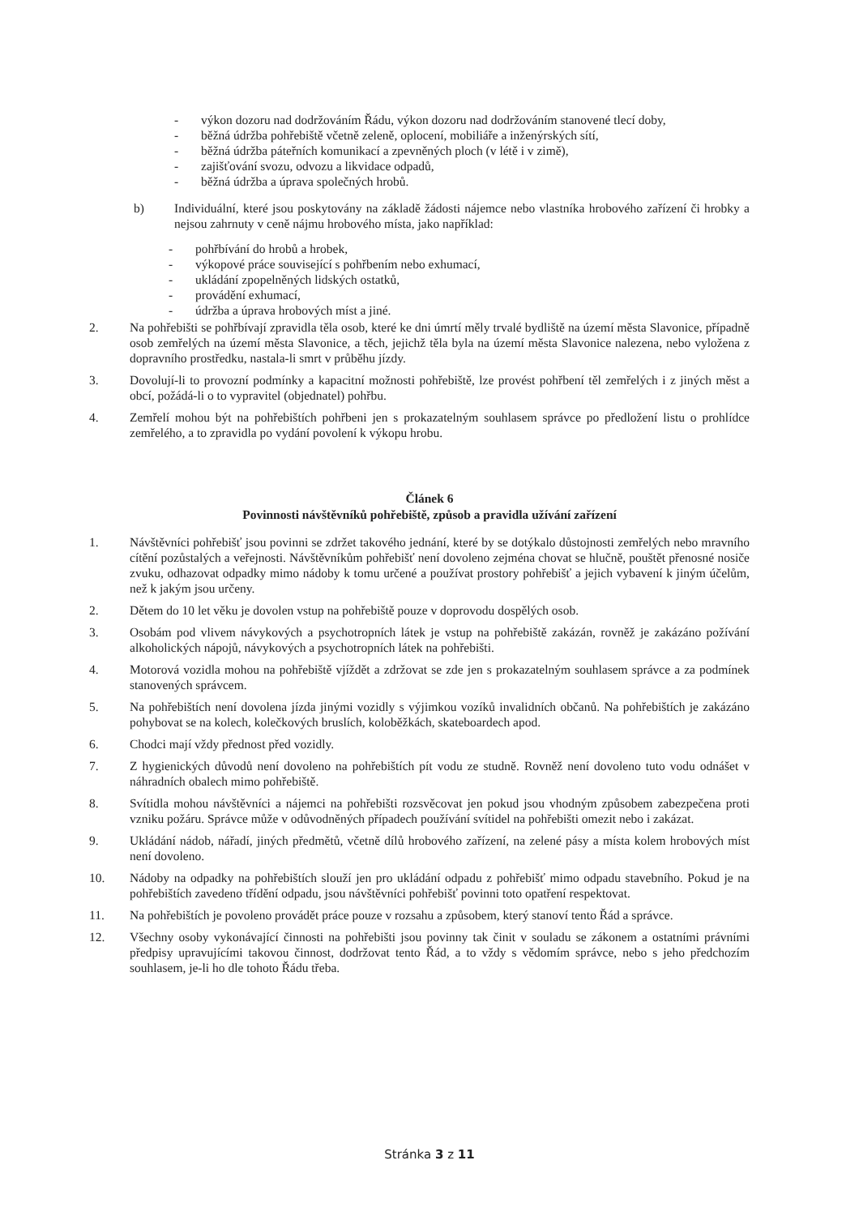- výkon dozoru nad dodržováním Řádu, výkon dozoru nad dodržováním stanovené tlecí doby,
- běžná údržba pohřebiště včetně zeleně, oplocení, mobiliáře a inženýrských sítí,
- běžná údržba páteřních komunikací a zpevněných ploch (v létě i v zimě),
- zajišťování svozu, odvozu a likvidace odpadů,
- běžná údržba a úprava společných hrobů.
b) Individuální, které jsou poskytovány na základě žádosti nájemce nebo vlastníka hrobového zařízení či hrobky a nejsou zahrnuty v ceně nájmu hrobového místa, jako například:
- pohřbívání do hrobů a hrobek,
- výkopové práce související s pohřbením nebo exhumací,
- ukládání zpopelněných lidských ostatků,
- provádění exhumací,
- údržba a úprava hrobových míst a jiné.
2. Na pohřebišti se pohřbívají zpravidla těla osob, které ke dni úmrtí měly trvalé bydliště na území města Slavonice, případně osob zemřelých na území města Slavonice, a těch, jejichž těla byla na území města Slavonice nalezena, nebo vyložena z dopravního prostředku, nastala-li smrt v průběhu jízdy.
3. Dovolují-li to provozní podmínky a kapacitní možnosti pohřebiště, lze provést pohřbení těl zemřelých i z jiných měst a obcí, požádá-li o to vypravitel (objednatel) pohřbu.
4. Zemřelí mohou být na pohřebištích pohřbeni jen s prokazatelným souhlasem správce po předložení listu o prohlídce zemřelého, a to zpravidla po vydání povolení k výkopu hrobu.
Článek 6
Povinnosti návštěvníků pohřebiště, způsob a pravidla užívání zařízení
1. Návštěvníci pohřebišť jsou povinni se zdržet takového jednání, které by se dotýkalo důstojnosti zemřelých nebo mravního cítění pozůstalých a veřejnosti. Návštěvníkům pohřebišť není dovoleno zejména chovat se hlučně, pouštět přenosné nosiče zvuku, odhazovat odpadky mimo nádoby k tomu určené a používat prostory pohřebišť a jejich vybavení k jiným účelům, než k jakým jsou určeny.
2. Dětem do 10 let věku je dovolen vstup na pohřebiště pouze v doprovodu dospělých osob.
3. Osobám pod vlivem návykových a psychotropních látek je vstup na pohřebiště zakázán, rovněž je zakázáno požívání alkoholických nápojů, návykových a psychotropních látek na pohřebišti.
4. Motorová vozidla mohou na pohřebiště vjíždět a zdržovat se zde jen s prokazatelným souhlasem správce a za podmínek stanovených správcem.
5. Na pohřebištích není dovolena jízda jinými vozidly s výjimkou vozíků invalidních občanů. Na pohřebištích je zakázáno pohybovat se na kolech, kolečkových bruslích, koloběžkách, skateboardech apod.
6. Chodci mají vždy přednost před vozidly.
7. Z hygienických důvodů není dovoleno na pohřebištích pít vodu ze studně. Rovněž není dovoleno tuto vodu odnášet v náhradních obalech mimo pohřebiště.
8. Svítidla mohou návštěvníci a nájemci na pohřebišti rozsvěcovat jen pokud jsou vhodným způsobem zabezpečena proti vzniku požáru. Správce může v odůvodněných případech používání svítidel na pohřebišti omezit nebo i zakázat.
9. Ukládání nádob, nářadí, jiných předmětů, včetně dílů hrobového zařízení, na zelené pásy a místa kolem hrobových míst není dovoleno.
10. Nádoby na odpadky na pohřebištích slouží jen pro ukládání odpadu z pohřebišť mimo odpadu stavebního. Pokud je na pohřebištích zavedeno třídění odpadu, jsou návštěvníci pohřebišť povinni toto opatření respektovat.
11. Na pohřebištích je povoleno provádět práce pouze v rozsahu a způsobem, který stanoví tento Řád a správce.
12. Všechny osoby vykonávající činnosti na pohřebišti jsou povinny tak činit v souladu se zákonem a ostatními právními předpisy upravujícími takovou činnost, dodržovat tento Řád, a to vždy s vědomím správce, nebo s jeho předchozím souhlasem, je-li ho dle tohoto Řádu třeba.
Stránka 3 z 11